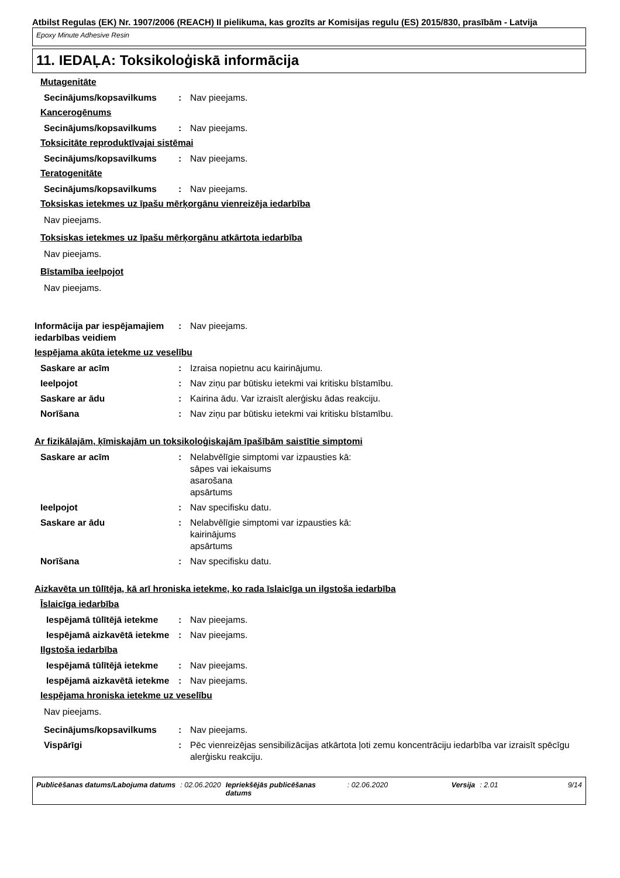Atbilst Regulas (EK) Nr. 1907/2006 (REACH) II pielikuma, kas grozīts ar Komisijas regulu (ES) 2015/830, prasībām - Latvija
Epoxy Minute Adhesive Resin
11. IEDAĻA: Toksikoloģiskā informācija
Mutagenitāte
Secinājums/kopsavilkums : Nav pieejams.
Kancerogēnums
Secinājums/kopsavilkums : Nav pieejams.
Toksicitāte reproduktīvajai sistēmai
Secinājums/kopsavilkums : Nav pieejams.
Teratogenitāte
Secinājums/kopsavilkums : Nav pieejams.
Toksiskas ietekmes uz īpašu mērķorgānu vienreizēja iedarbība
Nav pieejams.
Toksiskas ietekmes uz īpašu mērķorgānu atkārtota iedarbība
Nav pieejams.
Bīstamība ieelpojot
Nav pieejams.
Informācija par iespējamajiem iedarbības veidiem
: Nav pieejams.
Iespējama akūta ietekme uz veselību
Saskare ar acīm : Izraisa nopietnu acu kairinājumu.
Ieelpojot : Nav ziņu par būtisku ietekmi vai kritisku bīstamību.
Saskare ar ādu : Kairina ādu. Var izraisīt alerģisku ādas reakciju.
Norīšana : Nav ziņu par būtisku ietekmi vai kritisku bīstamību.
Ar fizikālajām, ķīmiskajām un toksikoloģiskajām īpašībām saistītie simptomi
Saskare ar acīm : Nelabvēlīgie simptomi var izpausties kā:
sāpes vai iekaisums
asarošana
apsārtums
Ieelpojot : Nav specifisku datu.
Saskare ar ādu : Nelabvēlīgie simptomi var izpausties kā:
kairinājums
apsārtums
Norīšana : Nav specifisku datu.
Aizkavēta un tūlītēja, kā arī hroniska ietekme, ko rada īslaicīga un ilgstoša iedarbība
Īslaicīga iedarbība
Iespējamā tūlītējā ietekme : Nav pieejams.
Iespējamā aizkavētā ietekme
: Nav pieejams.
Ilgstoša iedarbība
Iespējamā tūlītējā ietekme : Nav pieejams.
Iespējamā aizkavētā ietekme
: Nav pieejams.
Iespējama hroniska ietekme uz veselību
Nav pieejams.
Secinājums/kopsavilkums : Nav pieejams.
Vispārīgi : Pēc vienreizējas sensibilizācijas atkārtota ļoti zemu koncentrāciju iedarbība var izraisīt spēcīgu alerģisku reakciju.
Publicēšanas datums/Labojuma datums : 02.06.2020 Iepriekšējās publicēšanas datums : 02.06.2020 Versija : 2.01 9/14